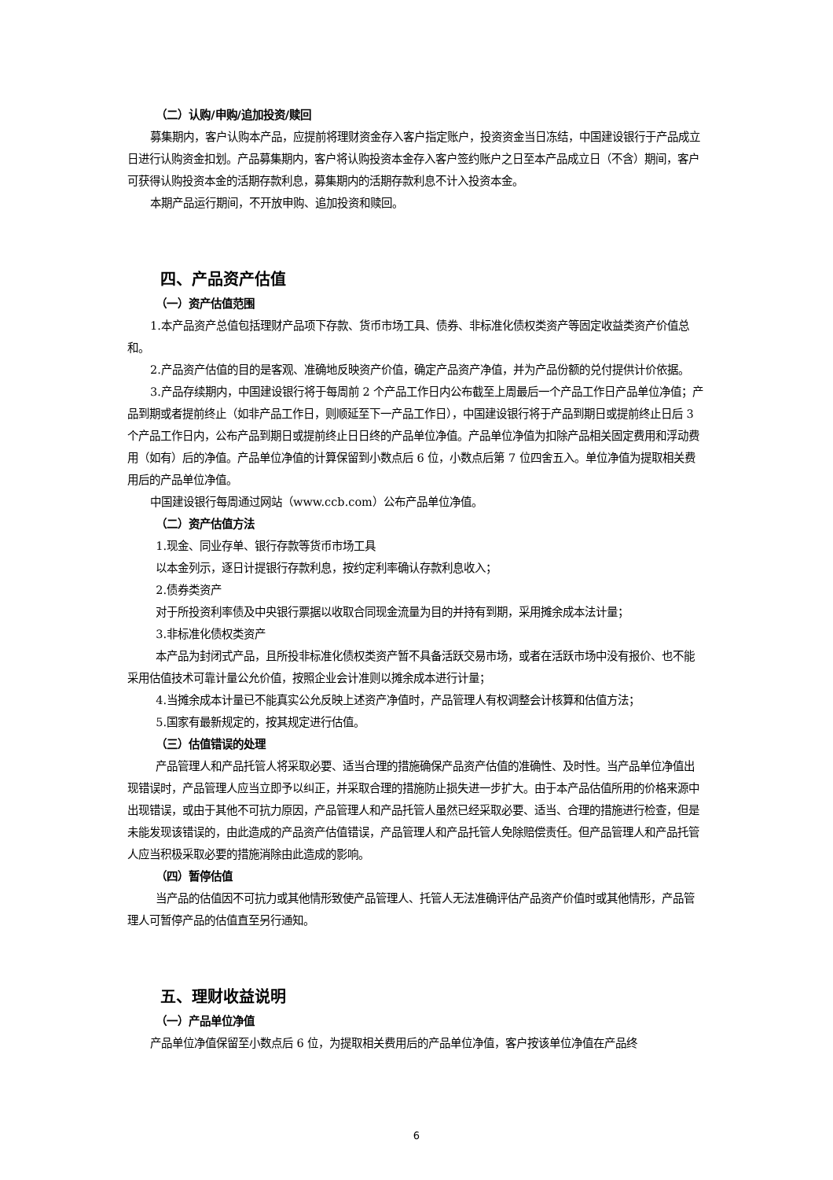（二）认购/申购/追加投资/赎回
募集期内，客户认购本产品，应提前将理财资金存入客户指定账户，投资资金当日冻结，中国建设银行于产品成立日进行认购资金扣划。产品募集期内，客户将认购投资本金存入客户签约账户之日至本产品成立日（不含）期间，客户可获得认购投资本金的活期存款利息，募集期内的活期存款利息不计入投资本金。
本期产品运行期间，不开放申购、追加投资和赎回。
四、产品资产估值
（一）资产估值范围
1.本产品资产总值包括理财产品项下存款、货币市场工具、债券、非标准化债权类资产等固定收益类资产价值总和。
2.产品资产估值的目的是客观、准确地反映资产价值，确定产品资产净值，并为产品份额的兑付提供计价依据。
3.产品存续期内，中国建设银行将于每周前 2 个产品工作日内公布截至上周最后一个产品工作日产品单位净值；产品到期或者提前终止（如非产品工作日，则顺延至下一产品工作日），中国建设银行将于产品到期日或提前终止日后 3 个产品工作日内，公布产品到期日或提前终止日日终的产品单位净值。产品单位净值为扣除产品相关固定费用和浮动费用（如有）后的净值。产品单位净值的计算保留到小数点后 6 位，小数点后第 7 位四舍五入。单位净值为提取相关费用后的产品单位净值。
中国建设银行每周通过网站（www.ccb.com）公布产品单位净值。
（二）资产估值方法
1.现金、同业存单、银行存款等货币市场工具
以本金列示，逐日计提银行存款利息，按约定利率确认存款利息收入；
2.债券类资产
对于所投资利率债及中央银行票据以收取合同现金流量为目的并持有到期，采用摊余成本法计量；
3.非标准化债权类资产
本产品为封闭式产品，且所投非标准化债权类资产暂不具备活跃交易市场，或者在活跃市场中没有报价、也不能采用估值技术可靠计量公允价值，按照企业会计准则以摊余成本进行计量；
4.当摊余成本计量已不能真实公允反映上述资产净值时，产品管理人有权调整会计核算和估值方法；
5.国家有最新规定的，按其规定进行估值。
（三）估值错误的处理
产品管理人和产品托管人将采取必要、适当合理的措施确保产品资产估值的准确性、及时性。当产品单位净值出现错误时，产品管理人应当立即予以纠正，并采取合理的措施防止损失进一步扩大。由于本产品估值所用的价格来源中出现错误，或由于其他不可抗力原因，产品管理人和产品托管人虽然已经采取必要、适当、合理的措施进行检查，但是未能发现该错误的，由此造成的产品资产估值错误，产品管理人和产品托管人免除赔偿责任。但产品管理人和产品托管人应当积极采取必要的措施消除由此造成的影响。
（四）暂停估值
当产品的估值因不可抗力或其他情形致使产品管理人、托管人无法准确评估产品资产价值时或其他情形，产品管理人可暂停产品的估值直至另行通知。
五、理财收益说明
（一）产品单位净值
产品单位净值保留至小数点后 6 位，为提取相关费用后的产品单位净值，客户按该单位净值在产品终
6